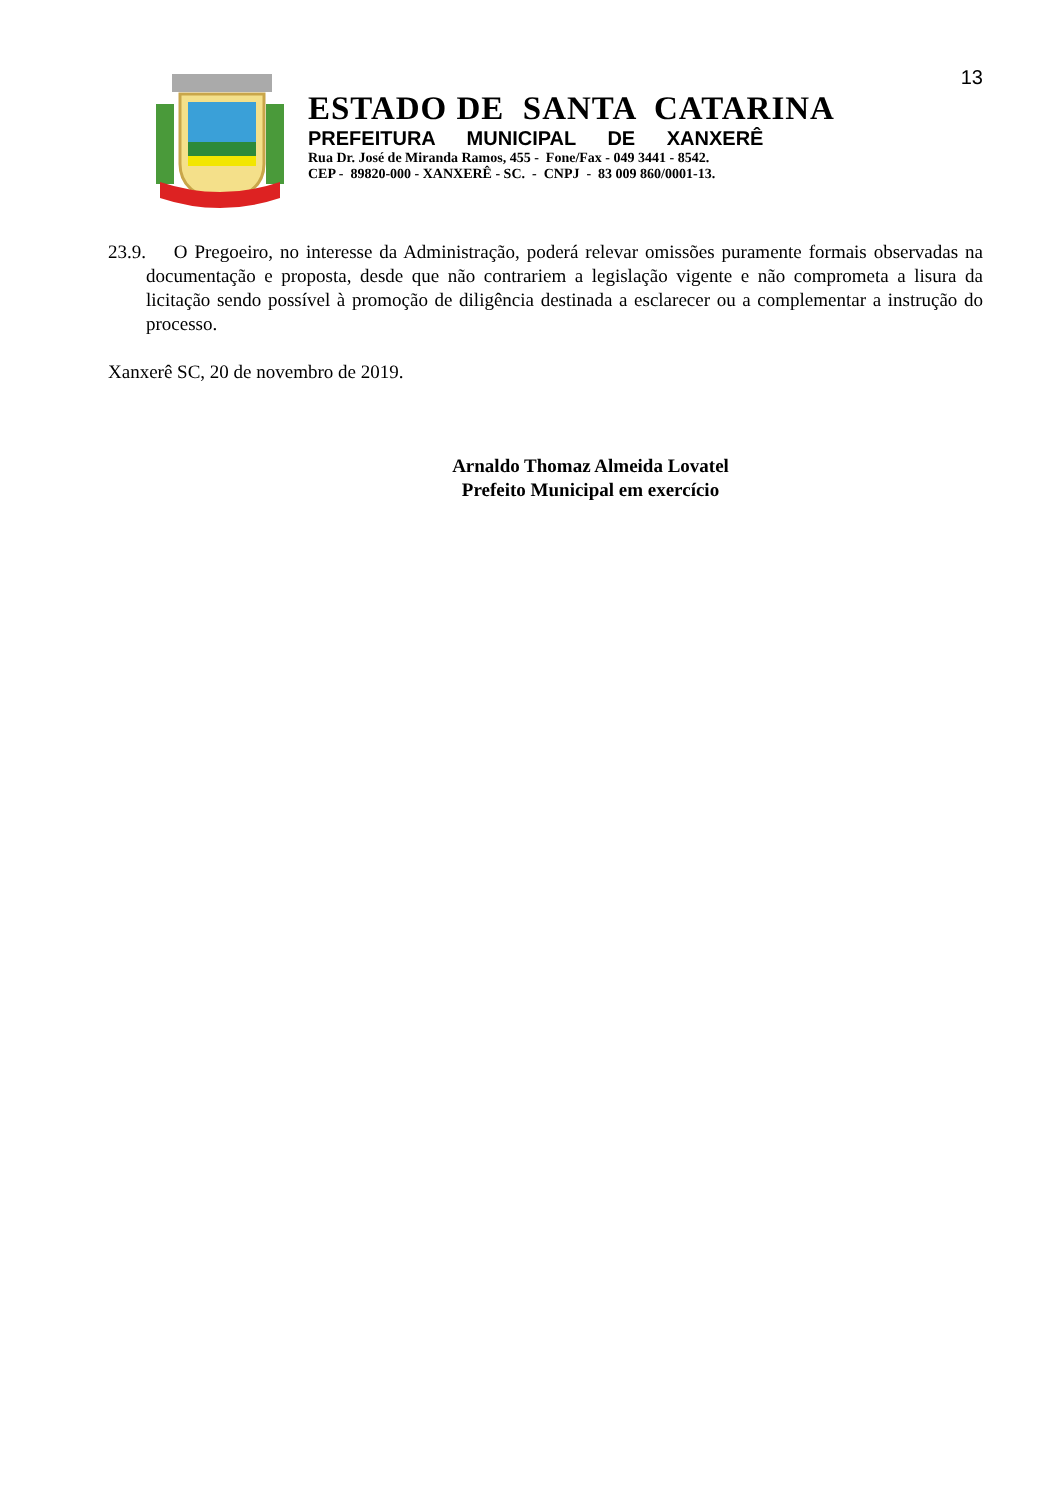13
ESTADO DE SANTA CATARINA
PREFEITURA MUNICIPAL DE XANXERÊ
Rua Dr. José de Miranda Ramos, 455 - Fone/Fax - 049 3441 - 8542.
CEP - 89820-000 - XANXERÊ - SC. - CNPJ - 83 009 860/0001-13.
23.9. O Pregoeiro, no interesse da Administração, poderá relevar omissões puramente formais observadas na documentação e proposta, desde que não contrariem a legislação vigente e não comprometa a lisura da licitação sendo possível à promoção de diligência destinada a esclarecer ou a complementar a instrução do processo.
Xanxerê SC, 20 de novembro de 2019.
Arnaldo Thomaz Almeida Lovatel
Prefeito Municipal em exercício